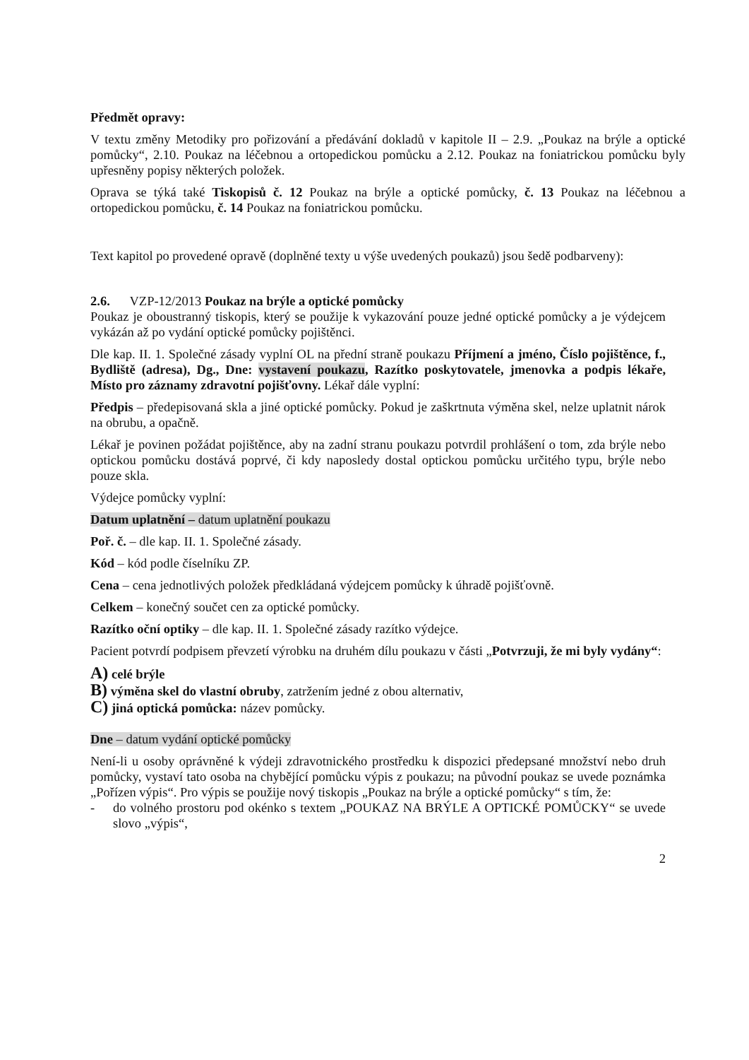Předmět opravy:
V textu změny Metodiky pro pořizování a předávání dokladů v kapitole II – 2.9. „Poukaz na brýle a optické pomůcky“, 2.10. Poukaz na léčebnou a ortopedickou pomůcku a 2.12. Poukaz na foniatrickou pomůcku byly upřesněny popisy některých položek.
Oprava se týká také Tiskopisů č. 12 Poukaz na brýle a optické pomůcky, č. 13 Poukaz na léčebnou a ortopedickou pomůcku, č. 14 Poukaz na foniatrickou pomůcku.
Text kapitol po provedené opravě (doplněné texty u výše uvedených poukazů) jsou šedě podbarveny):
2.6. VZP-12/2013 Poukaz na brýle a optické pomůcky
Poukaz je oboustranný tiskopis, který se použije k vykazování pouze jedné optické pomůcky a je výdejcem vykázán až po vydání optické pomůcky pojištěnci.
Dle kap. II. 1. Společné zásady vyplní OL na přední straně poukazu Příjmení a jméno, Číslo pojištěnce, f., Bydliště (adresa), Dg., Dne: vystavení poukazu, Razítko poskytovatele, jmenovka a podpis lékaře, Místo pro záznamy zdravotní pojišťovny. Lékař dále vyplní:
Předpis – předepisovaná skla a jiné optické pomůcky. Pokud je zaškrtnuta výměna skel, nelze uplatnit nárok na obrubu, a opačně.
Lékař je povinen požádat pojištěnce, aby na zadní stranu poukazu potvrdil prohlášení o tom, zda brýle nebo optickou pomůcku dostává poprvé, či kdy naposledy dostal optickou pomůcku určitého typu, brýle nebo pouze skla.
Výdejce pomůcky vyplní:
Datum uplatnění – datum uplatnění poukazu
Poř. č. – dle kap. II. 1. Společné zásady.
Kód – kód podle číselníku ZP.
Cena – cena jednotlivých položek předkládaná výdejcem pomůcky k úhradě pojišťovně.
Celkem – konečný součet cen za optické pomůcky.
Razítko oční optiky – dle kap. II. 1. Společné zásady razítko výdejce.
Pacient potvrdí podpisem převzetí výrobku na druhém dílu poukazu v části „Potvrzuji, že mi byly vydány“:
A) celé brýle
B) výměna skel do vlastní obruby, zatržením jedné z obou alternativ,
C) jiná optická pomůcka: název pomůcky.
Dne – datum vydání optické pomůcky
Není-li u osoby oprávněné k výdeji zdravotnického prostředku k dispozici předepsané množství nebo druh pomůcky, vystaví tato osoba na chybějící pomůcku výpis z poukazu; na původní poukaz se uvede poznámka „Pořízen výpis“. Pro výpis se použije nový tiskopis „Poukaz na brýle a optické pomůcky“ s tím, že:
- do volného prostoru pod okénko s textem „POUKAZ NA BRÝLE A OPTICKÉ POMŮCKY“ se uvede slovo „výpis“,
2